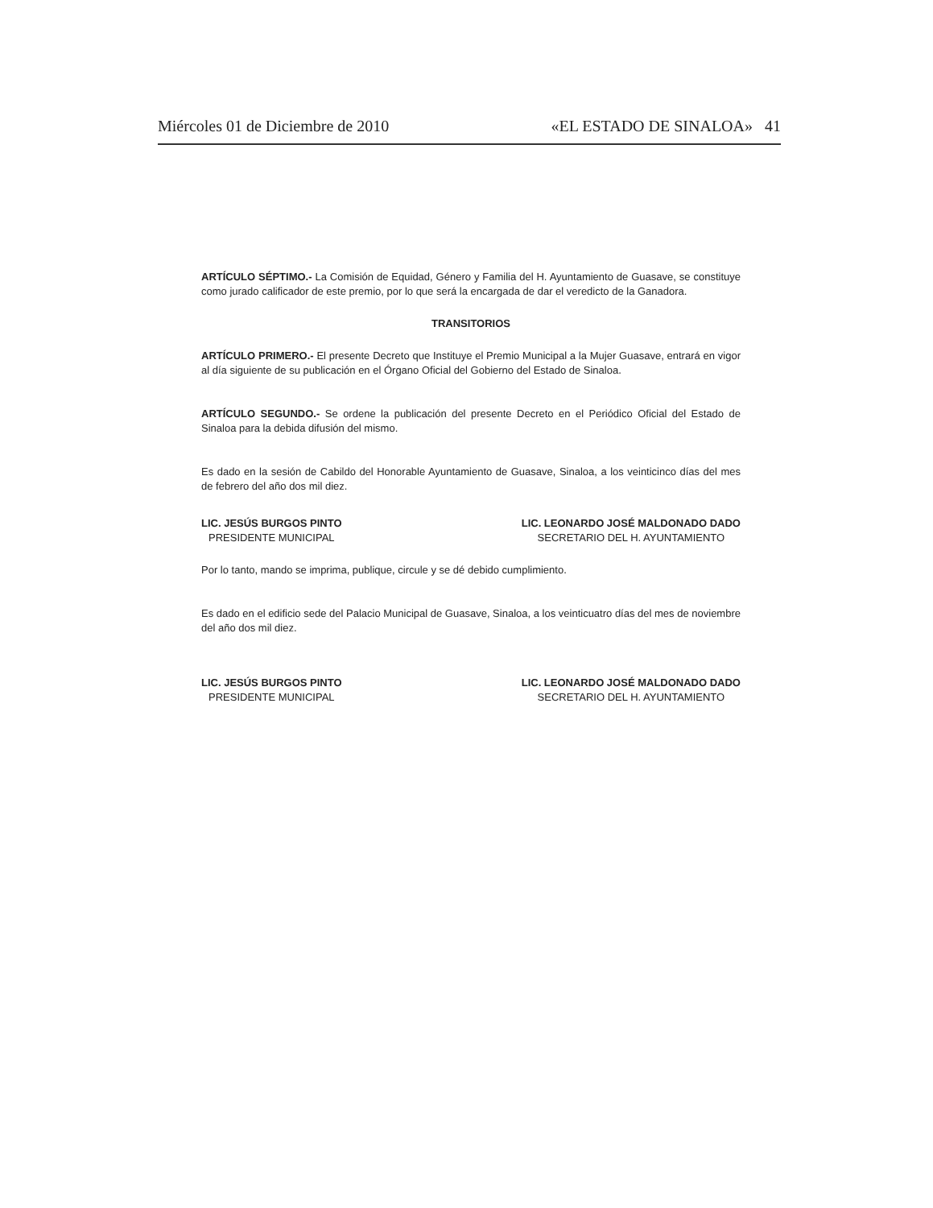Miércoles 01 de Diciembre de 2010 «EL ESTADO DE SINALOA» 41
ARTÍCULO SÉPTIMO.- La Comisión de Equidad, Género y Familia del H. Ayuntamiento de Guasave, se constituye como jurado calificador de este premio, por lo que será la encargada de dar el veredicto de la Ganadora.
TRANSITORIOS
ARTÍCULO PRIMERO.- El presente Decreto que Instituye el Premio Municipal a la Mujer Guasave, entrará en vigor al día siguiente de su publicación en el Órgano Oficial del Gobierno del Estado de Sinaloa.
ARTÍCULO SEGUNDO.- Se ordene la publicación del presente Decreto en el Periódico Oficial del Estado de Sinaloa para la debida difusión del mismo.
Es dado en la sesión de Cabildo del Honorable Ayuntamiento de Guasave, Sinaloa, a los veinticinco días del mes de febrero del año dos mil diez.
LIC. JESÚS BURGOS PINTO
PRESIDENTE MUNICIPAL
LIC. LEONARDO JOSÉ MALDONADO DADO
SECRETARIO DEL H. AYUNTAMIENTO
Por lo tanto, mando se imprima, publique, circule y se dé debido cumplimiento.
Es dado en el edificio sede del Palacio Municipal de Guasave, Sinaloa, a los veinticuatro días del mes de noviembre del año dos mil diez.
LIC. JESÚS BURGOS PINTO
PRESIDENTE MUNICIPAL
LIC. LEONARDO JOSÉ MALDONADO DADO
SECRETARIO DEL H. AYUNTAMIENTO